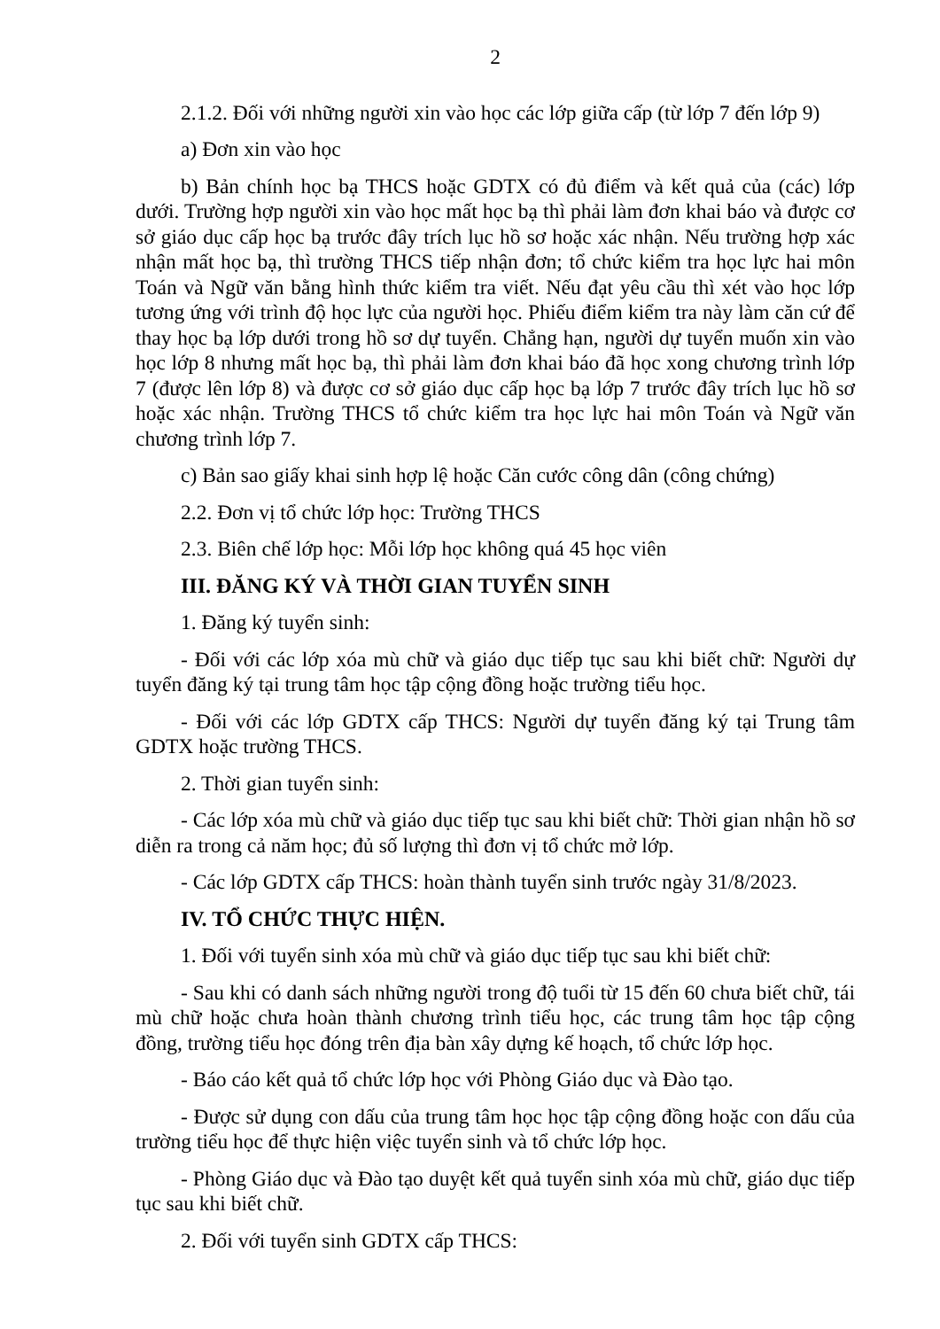2
2.1.2. Đối với những người xin vào học các lớp giữa cấp (từ lớp 7 đến lớp 9)
a) Đơn xin vào học
b) Bản chính học bạ THCS hoặc GDTX có đủ điểm và kết quả của (các) lớp dưới. Trường hợp người xin vào học mất học bạ thì phải làm đơn khai báo và được cơ sở giáo dục cấp học bạ trước đây trích lục hồ sơ hoặc xác nhận. Nếu trường hợp xác nhận mất học bạ, thì trường THCS tiếp nhận đơn; tổ chức kiểm tra học lực hai môn Toán và Ngữ văn bằng hình thức kiểm tra viết. Nếu đạt yêu cầu thì xét vào học lớp tương ứng với trình độ học lực của người học. Phiếu điểm kiểm tra này làm căn cứ để thay học bạ lớp dưới trong hồ sơ dự tuyển. Chẳng hạn, người dự tuyển muốn xin vào học lớp 8 nhưng mất học bạ, thì phải làm đơn khai báo đã học xong chương trình lớp 7 (được lên lớp 8) và được cơ sở giáo dục cấp học bạ lớp 7 trước đây trích lục hồ sơ hoặc xác nhận. Trường THCS tổ chức kiểm tra học lực hai môn Toán và Ngữ văn chương trình lớp 7.
c) Bản sao giấy khai sinh hợp lệ hoặc Căn cước công dân (công chứng)
2.2. Đơn vị tổ chức lớp học: Trường THCS
2.3. Biên chế lớp học: Mỗi lớp học không quá 45 học viên
III. ĐĂNG KÝ VÀ THỜI GIAN TUYỂN SINH
1. Đăng ký tuyển sinh:
- Đối với các lớp xóa mù chữ và giáo dục tiếp tục sau khi biết chữ: Người dự tuyển đăng ký tại trung tâm học tập cộng đồng hoặc trường tiểu học.
- Đối với các lớp GDTX cấp THCS: Người dự tuyển đăng ký tại Trung tâm GDTX hoặc trường THCS.
2. Thời gian tuyển sinh:
- Các lớp xóa mù chữ và giáo dục tiếp tục sau khi biết chữ: Thời gian nhận hồ sơ diễn ra trong cả năm học; đủ số lượng thì đơn vị tổ chức mở lớp.
- Các lớp GDTX cấp THCS: hoàn thành tuyển sinh trước ngày 31/8/2023.
IV. TỔ CHỨC THỰC HIỆN.
1. Đối với tuyển sinh xóa mù chữ và giáo dục tiếp tục sau khi biết chữ:
- Sau khi có danh sách những người trong độ tuổi từ 15 đến 60 chưa biết chữ, tái mù chữ hoặc chưa hoàn thành chương trình tiểu học, các trung tâm học tập cộng đồng, trường tiểu học đóng trên địa bàn xây dựng kế hoạch, tổ chức lớp học.
- Báo cáo kết quả tổ chức lớp học với Phòng Giáo dục và Đào tạo.
- Được sử dụng con dấu của trung tâm học học tập cộng đồng hoặc con dấu của trường tiểu học để thực hiện việc tuyển sinh và tổ chức lớp học.
- Phòng Giáo dục và Đào tạo duyệt kết quả tuyển sinh xóa mù chữ, giáo dục tiếp tục sau khi biết chữ.
2. Đối với tuyển sinh GDTX cấp THCS: